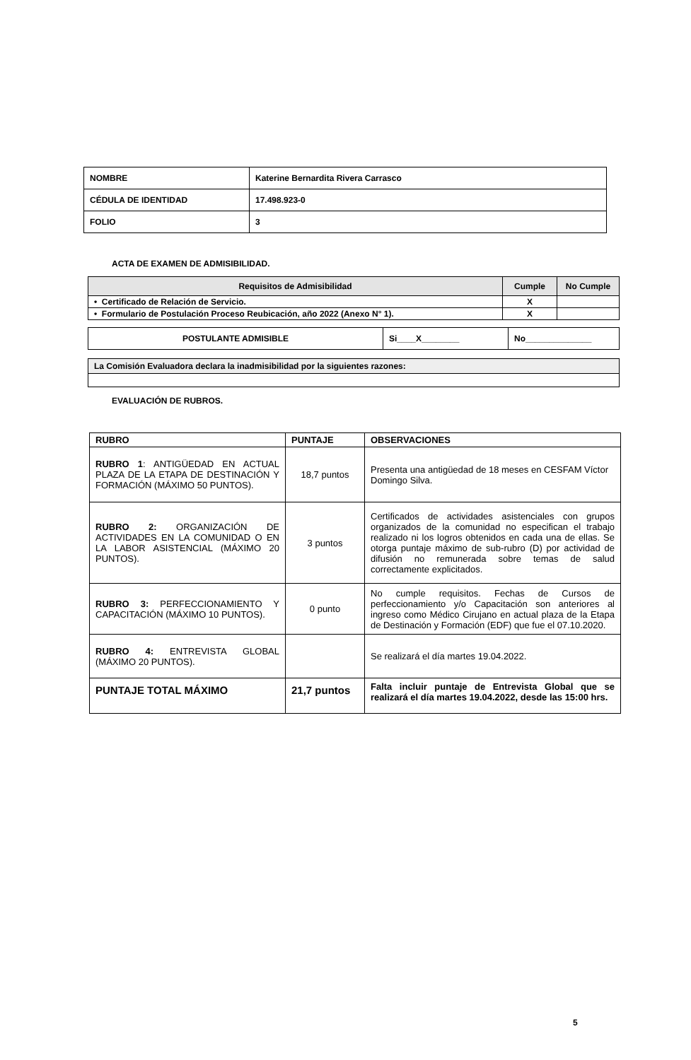| NOMBRE | Katerine Bernardita Rivera Carrasco |
| CÉDULA DE IDENTIDAD | 17.498.923-0 |
| FOLIO | 3 |
ACTA DE EXAMEN DE ADMISIBILIDAD.
| Requisitos de Admisibilidad | Cumple | No Cumple |
| • Certificado de Relación de Servicio. | X | |
| • Formulario de Postulación Proceso Reubicación, año 2022 (Anexo N° 1). | X | |
| POSTULANTE ADMISIBLE | Si____X________ | No______________ |
| La Comisión Evaluadora declara la inadmisibilidad por la siguientes razones: |
EVALUACIÓN DE RUBROS.
| RUBRO | PUNTAJE | OBSERVACIONES |
| --- | --- | --- |
| RUBRO 1 : ANTIGÜEDAD EN ACTUAL PLAZA DE LA ETAPA DE DESTINACIÓN Y FORMACIÓN (MÁXIMO 50 PUNTOS). | 18,7 puntos | Presenta una antigüedad de 18 meses en CESFAM Víctor Domingo Silva. |
| RUBRO 2: ORGANIZACIÓN DE ACTIVIDADES EN LA COMUNIDAD O EN LA LABOR ASISTENCIAL (MÁXIMO 20 PUNTOS). | 3 puntos | Certificados de actividades asistenciales con grupos organizados de la comunidad no especifican el trabajo realizado ni los logros obtenidos en cada una de ellas. Se otorga puntaje máximo de sub-rubro (D) por actividad de difusión no remunerada sobre temas de salud correctamente explicitados. |
| RUBRO 3: PERFECCIONAMIENTO Y CAPACITACIÓN (MÁXIMO 10 PUNTOS). | 0 punto | No cumple requisitos. Fechas de Cursos de perfeccionamiento y/o Capacitación son anteriores al ingreso como Médico Cirujano en actual plaza de la Etapa de Destinación y Formación (EDF) que fue el 07.10.2020. |
| RUBRO 4: ENTREVISTA GLOBAL (MÁXIMO 20 PUNTOS). | | Se realizará el día martes 19.04.2022. |
| PUNTAJE TOTAL MÁXIMO | 21,7 puntos | Falta incluir puntaje de Entrevista Global que se realizará el día martes 19.04.2022, desde las 15:00 hrs. |
5